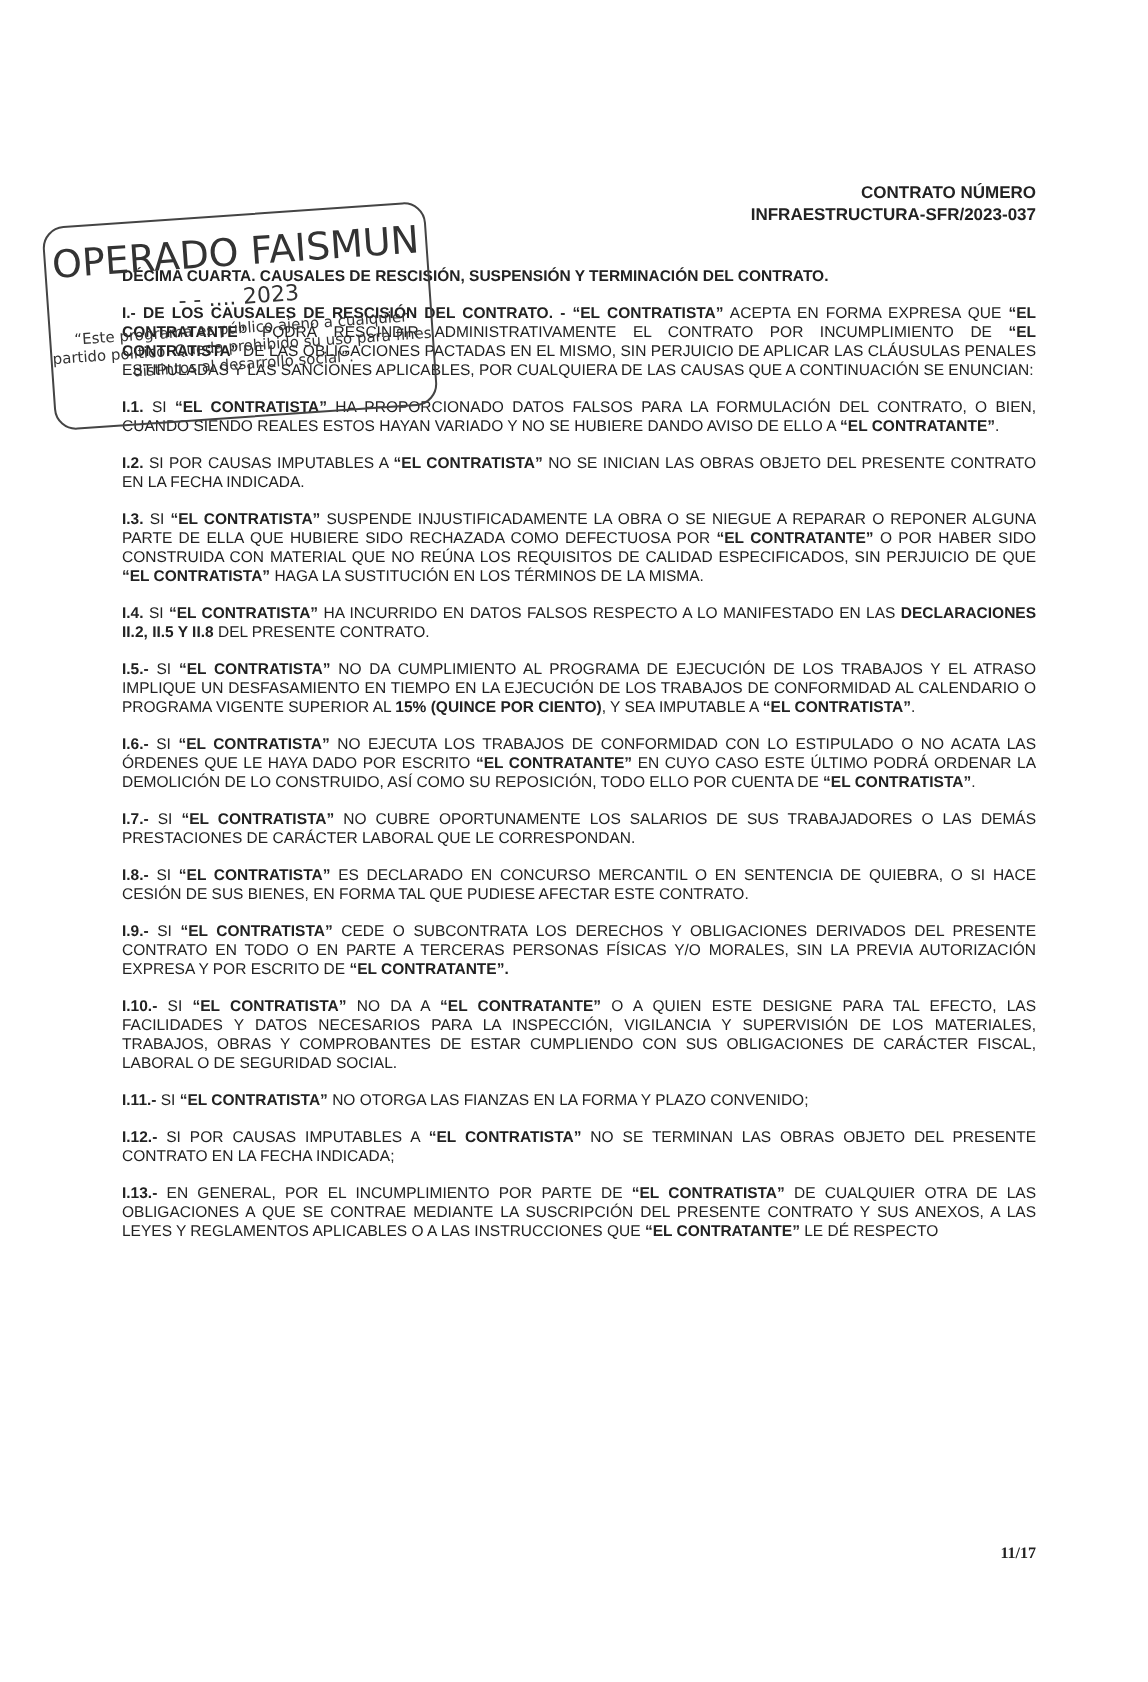OPERADO FAISMUN
- - .... 2023
“Este programa es público ajeno a cualquier partido político. Queda prohibido su uso para fines distintos al desarrollo social”.
CONTRATO NÚMERO
INFRAESTRUCTURA-SFR/2023-037
DÉCIMA CUARTA. CAUSALES DE RESCISIÓN, SUSPENSIÓN Y TERMINACIÓN DEL CONTRATO.
I.- DE LOS CAUSALES DE RESCISIÓN DEL CONTRATO. - “EL CONTRATISTA” ACEPTA EN FORMA EXPRESA QUE “EL CONTRATANTE” PODRÁ RESCINDIR ADMINISTRATIVAMENTE EL CONTRATO POR INCUMPLIMIENTO DE “EL CONTRATISTA” DE LAS OBLIGACIONES PACTADAS EN EL MISMO, SIN PERJUICIO DE APLICAR LAS CLÁUSULAS PENALES ESTIPULADAS Y LAS SANCIONES APLICABLES, POR CUALQUIERA DE LAS CAUSAS QUE A CONTINUACIÓN SE ENUNCIAN:
I.1. SI “EL CONTRATISTA” HA PROPORCIONADO DATOS FALSOS PARA LA FORMULACIÓN DEL CONTRATO, O BIEN, CUANDO SIENDO REALES ESTOS HAYAN VARIADO Y NO SE HUBIERE DANDO AVISO DE ELLO A “EL CONTRATANTE”.
I.2. SI POR CAUSAS IMPUTABLES A “EL CONTRATISTA” NO SE INICIAN LAS OBRAS OBJETO DEL PRESENTE CONTRATO EN LA FECHA INDICADA.
I.3. SI “EL CONTRATISTA” SUSPENDE INJUSTIFICADAMENTE LA OBRA O SE NIEGUE A REPARAR O REPONER ALGUNA PARTE DE ELLA QUE HUBIERE SIDO RECHAZADA COMO DEFECTUOSA POR “EL CONTRATANTE” O POR HABER SIDO CONSTRUIDA CON MATERIAL QUE NO REÚNA LOS REQUISITOS DE CALIDAD ESPECIFICADOS, SIN PERJUICIO DE QUE “EL CONTRATISTA” HAGA LA SUSTITUCIÓN EN LOS TÉRMINOS DE LA MISMA.
I.4. SI “EL CONTRATISTA” HA INCURRIDO EN DATOS FALSOS RESPECTO A LO MANIFESTADO EN LAS DECLARACIONES II.2, II.5 Y II.8 DEL PRESENTE CONTRATO.
I.5.- SI “EL CONTRATISTA” NO DA CUMPLIMIENTO AL PROGRAMA DE EJECUCIÓN DE LOS TRABAJOS Y EL ATRASO IMPLIQUE UN DESFASAMIENTO EN TIEMPO EN LA EJECUCIÓN DE LOS TRABAJOS DE CONFORMIDAD AL CALENDARIO O PROGRAMA VIGENTE SUPERIOR AL 15% (QUINCE POR CIENTO), Y SEA IMPUTABLE A “EL CONTRATISTA”.
I.6.- SI “EL CONTRATISTA” NO EJECUTA LOS TRABAJOS DE CONFORMIDAD CON LO ESTIPULADO O NO ACATA LAS ÓRDENES QUE LE HAYA DADO POR ESCRITO “EL CONTRATANTE” EN CUYO CASO ESTE ÚLTIMO PODRÁ ORDENAR LA DEMOLICIÓN DE LO CONSTRUIDO, ASÍ COMO SU REPOSICIÓN, TODO ELLO POR CUENTA DE “EL CONTRATISTA”.
I.7.- SI “EL CONTRATISTA” NO CUBRE OPORTUNAMENTE LOS SALARIOS DE SUS TRABAJADORES O LAS DEMÁS PRESTACIONES DE CARÁCTER LABORAL QUE LE CORRESPONDAN.
I.8.- SI “EL CONTRATISTA” ES DECLARADO EN CONCURSO MERCANTIL O EN SENTENCIA DE QUIEBRA, O SI HACE CESIÓN DE SUS BIENES, EN FORMA TAL QUE PUDIESE AFECTAR ESTE CONTRATO.
I.9.- SI “EL CONTRATISTA” CEDE O SUBCONTRATA LOS DERECHOS Y OBLIGACIONES DERIVADOS DEL PRESENTE CONTRATO EN TODO O EN PARTE A TERCERAS PERSONAS FÍSICAS Y/O MORALES, SIN LA PREVIA AUTORIZACIÓN EXPRESA Y POR ESCRITO DE “EL CONTRATANTE”.
I.10.- SI “EL CONTRATISTA” NO DA A “EL CONTRATANTE” O A QUIEN ESTE DESIGNE PARA TAL EFECTO, LAS FACILIDADES Y DATOS NECESARIOS PARA LA INSPECCIÓN, VIGILANCIA Y SUPERVISIÓN DE LOS MATERIALES, TRABAJOS, OBRAS Y COMPROBANTES DE ESTAR CUMPLIENDO CON SUS OBLIGACIONES DE CARÁCTER FISCAL, LABORAL O DE SEGURIDAD SOCIAL.
I.11.- SI “EL CONTRATISTA” NO OTORGA LAS FIANZAS EN LA FORMA Y PLAZO CONVENIDO;
I.12.- SI POR CAUSAS IMPUTABLES A “EL CONTRATISTA” NO SE TERMINAN LAS OBRAS OBJETO DEL PRESENTE CONTRATO EN LA FECHA INDICADA;
I.13.- EN GENERAL, POR EL INCUMPLIMIENTO POR PARTE DE “EL CONTRATISTA” DE CUALQUIER OTRA DE LAS OBLIGACIONES A QUE SE CONTRAE MEDIANTE LA SUSCRIPCIÓN DEL PRESENTE CONTRATO Y SUS ANEXOS, A LAS LEYES Y REGLAMENTOS APLICABLES O A LAS INSTRUCCIONES QUE “EL CONTRATANTE” LE DÉ RESPECTO
11/17